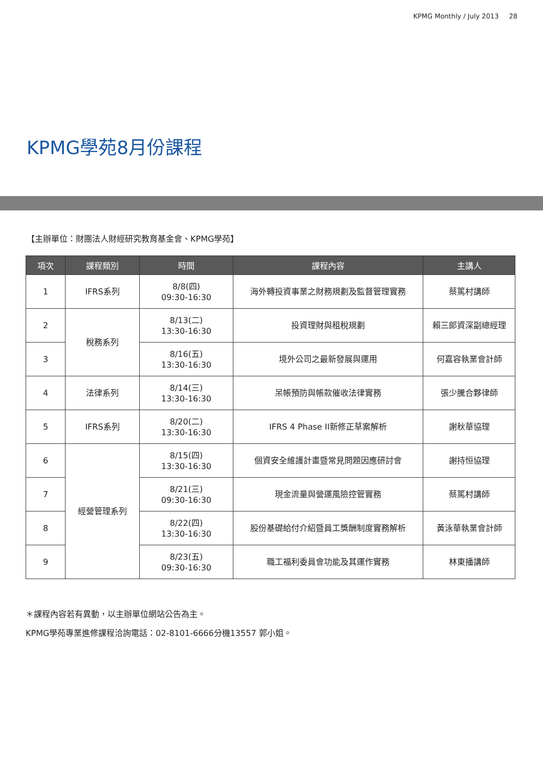KPMG Monthly / July 2013 28
KPMG學苑8月份課程
【主辦單位：財團法人財經研究教育基金會、KPMG學苑】
| 項次 | 課程類別 | 時間 | 課程內容 | 主講人 |
| --- | --- | --- | --- | --- |
| 1 | IFRS系列 | 8/8(四) 09:30-16:30 | 海外轉投資事業之財務規劃及監督管理實務 | 蔡篤村講師 |
| 2 | 稅務系列 | 8/13(二) 13:30-16:30 | 投資理財與租稅規劃 | 賴三郎資深副總經理 |
| 3 | | 8/16(五) 13:30-16:30 | 境外公司之最新發展與運用 | 何嘉容執業會計師 |
| 4 | 法律系列 | 8/14(三) 13:30-16:30 | 呆帳預防與帳款催收法律實務 | 張少騰合夥律師 |
| 5 | IFRS系列 | 8/20(二) 13:30-16:30 | IFRS 4 Phase II新修正草案解析 | 謝秋華協理 |
| 6 | 經營管理系列 | 8/15(四) 13:30-16:30 | 個資安全維護計畫暨常見問題因應研討會 | 謝持恒協理 |
| 7 | | 8/21(三) 09:30-16:30 | 現金流量與營運風險控管實務 | 蔡篤村講師 |
| 8 | | 8/22(四) 13:30-16:30 | 股份基礎給付介紹暨員工獎酬制度實務解析 | 黃泳華執業會計師 |
| 9 | | 8/23(五) 09:30-16:30 | 職工福利委員會功能及其運作實務 | 林東播講師 |
＊課程內容若有異動，以主辦單位網站公告為主。
KPMG學苑專業進修課程洽詢電話：02-8101-6666分機13557 郭小姐。